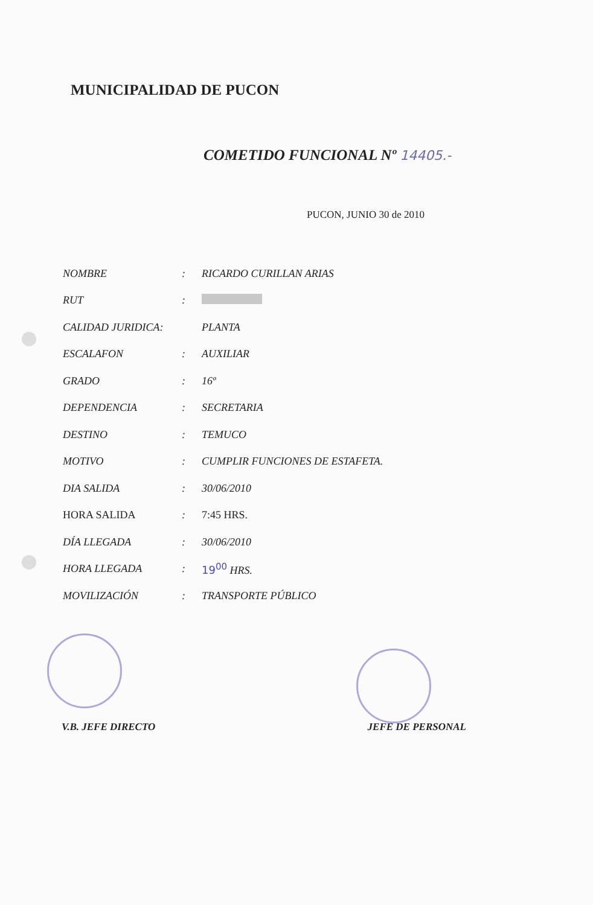MUNICIPALIDAD DE PUCON
COMETIDO FUNCIONAL Nº 14405.-
PUCON, JUNIO 30 de 2010
| NOMBRE | : | RICARDO CURILLAN ARIAS |
| RUT | : | |
| CALIDAD JURIDICA: | | PLANTA |
| ESCALAFON | : | AUXILIAR |
| GRADO | : | 16º |
| DEPENDENCIA | : | SECRETARIA |
| DESTINO | : | TEMUCO |
| MOTIVO | : | CUMPLIR FUNCIONES DE ESTAFETA. |
| DIA SALIDA | : | 30/06/2010 |
| HORA SALIDA | : | 7:45 HRS. |
| DÍA LLEGADA | : | 30/06/2010 |
| HORA LLEGADA | : | 19<sup>00</sup> HRS. |
| MOVILIZACIÓN | : | TRANSPORTE PÚBLICO |
V.B. JEFE DIRECTO JEFE DE PERSONAL